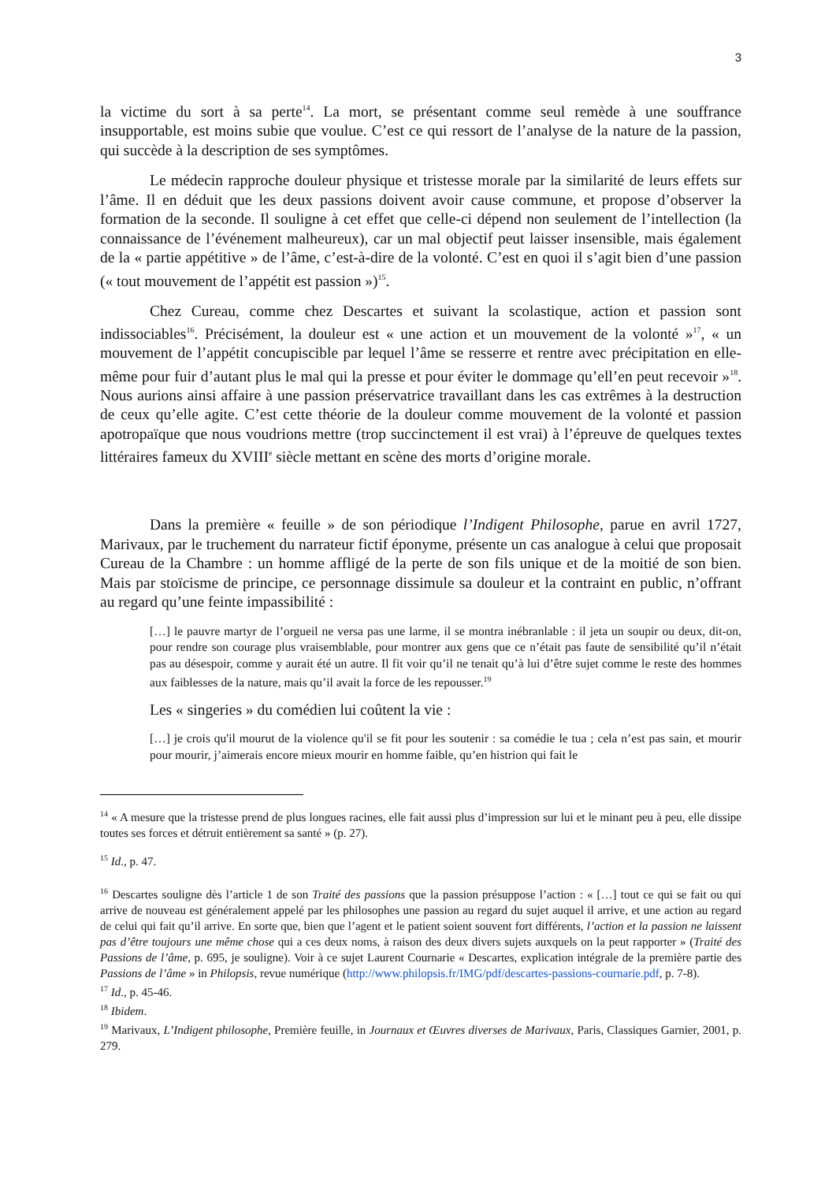3
la victime du sort à sa perte<sup>14</sup>. La mort, se présentant comme seul remède à une souffrance insupportable, est moins subie que voulue. C’est ce qui ressort de l’analyse de la nature de la passion, qui succède à la description de ses symptômes.
Le médecin rapproche douleur physique et tristesse morale par la similarité de leurs effets sur l’âme. Il en déduit que les deux passions doivent avoir cause commune, et propose d’observer la formation de la seconde. Il souligne à cet effet que celle-ci dépend non seulement de l’intellection (la connaissance de l’événement malheureux), car un mal objectif peut laisser insensible, mais également de la « partie appétitive » de l’âme, c’est-à-dire de la volonté. C’est en quoi il s’agit bien d’une passion (« tout mouvement de l’appétit est passion »)<sup>15</sup>.
Chez Cureau, comme chez Descartes et suivant la scolastique, action et passion sont indissociables<sup>16</sup>. Précisément, la douleur est « une action et un mouvement de la volonté »<sup>17</sup>, « un mouvement de l’appétit concupiscible par lequel l’âme se resserre et rentre avec précipitation en elle-même pour fuir d’autant plus le mal qui la presse et pour éviter le dommage qu’ell’en peut recevoir »<sup>18</sup>. Nous aurions ainsi affaire à une passion préservatrice travaillant dans les cas extrêmes à la destruction de ceux qu’elle agite. C’est cette théorie de la douleur comme mouvement de la volonté et passion apotropaïque que nous voudrions mettre (trop succinctement il est vrai) à l’épreuve de quelques textes littéraires fameux du XVIII<sup>e</sup> siècle mettant en scène des morts d’origine morale.
Dans la première « feuille » de son périodique l’Indigent Philosophe, parue en avril 1727, Marivaux, par le truchement du narrateur fictif éponyme, présente un cas analogue à celui que proposait Cureau de la Chambre : un homme affligé de la perte de son fils unique et de la moitié de son bien. Mais par stoïcisme de principe, ce personnage dissimule sa douleur et la contraint en public, n’offrant au regard qu’une feinte impassibilité :
[…] le pauvre martyr de l’orgueil ne versa pas une larme, il se montra inébranlable : il jeta un soupir ou deux, dit-on, pour rendre son courage plus vraisemblable, pour montrer aux gens que ce n’était pas faute de sensibilité qu’il n’était pas au désespoir, comme y aurait été un autre. Il fit voir qu’il ne tenait qu’à lui d’être sujet comme le reste des hommes aux faiblesses de la nature, mais qu’il avait la force de les repousser.<sup>19</sup>
Les « singeries » du comédien lui coûtent la vie :
[…] je crois qu'il mourut de la violence qu'il se fit pour les soutenir : sa comédie le tua ; cela n’est pas sain, et mourir pour mourir, j’aimerais encore mieux mourir en homme faible, qu’en histrion qui fait le
<sup>14</sup> « A mesure que la tristesse prend de plus longues racines, elle fait aussi plus d’impression sur lui et le minant peu à peu, elle dissipe toutes ses forces et détruit entièrement sa santé » (p. 27).
<sup>15</sup> Id., p. 47.
<sup>16</sup> Descartes souligne dès l’article 1 de son Traité des passions que la passion présuppose l’action : « […] tout ce qui se fait ou qui arrive de nouveau est généralement appelé par les philosophes une passion au regard du sujet auquel il arrive, et une action au regard de celui qui fait qu’il arrive. En sorte que, bien que l’agent et le patient soient souvent fort différents, l’action et la passion ne laissent pas d’être toujours une même chose qui a ces deux noms, à raison des deux divers sujets auxquels on la peut rapporter » (Traité des Passions de l’âme, p. 695, je souligne). Voir à ce sujet Laurent Cournarie « Descartes, explication intégrale de la première partie des Passions de l’âme » in Philopsis, revue numérique (http://www.philopsis.fr/IMG/pdf/descartes-passions-cournarie.pdf, p. 7-8).
<sup>17</sup> Id., p. 45-46.
<sup>18</sup> Ibidem.
<sup>19</sup> Marivaux, L’Indigent philosophe, Première feuille, in Journaux et Œuvres diverses de Marivaux, Paris, Classiques Garnier, 2001, p. 279.